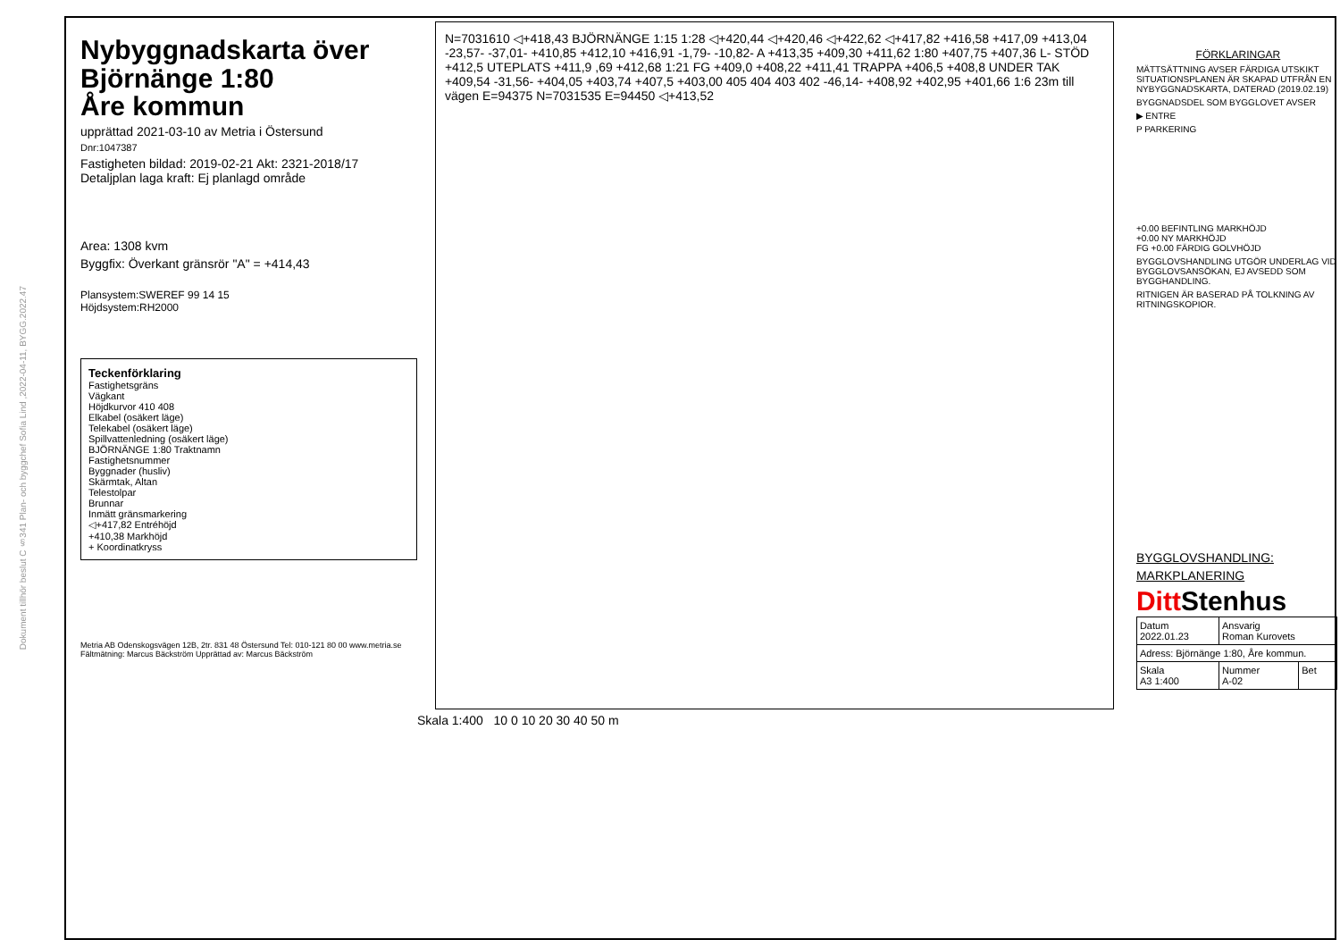Dokument tillhör beslut C §341 Plan- och byggchef Sofia Lind ,2022-04-11, BYGG.2022.47
Nybyggnadskarta över
Björnänge 1:80
Åre kommun
upprättad 2021-03-10 av Metria i Östersund
Dnr:1047387
Fastigheten bildad: 2019-02-21 Akt: 2321-2018/17
Detaljplan laga kraft: Ej planlagd område
Area: 1308 kvm
Byggfix: Överkant gränsrör "A" = +414,43
Plansystem:SWEREF 99 14 15
Höjdsystem:RH2000
Teckenförklaring
Fastighetsgräns
Vägkant
Höjdkurvor 410 408
Elkabel (osäkert läge)
Telekabel (osäkert läge)
Spillvattenledning (osäkert läge)
BJÖRNÄNGE 1:80 Traktnamn
Fastighetsnummer
Byggnader (husliv)
Skärmtak, Altan
Telestolpar
Brunnar
Inmätt gränsmarkering
◁+417,82 Entréhöjd
+410,38 Markhöjd
+ Koordinatkryss
Metria AB Odenskogsvägen 12B, 2tr. 831 48 Östersund Tel: 010-121 80 00 www.metria.se
Fältmätning: Marcus Bäckström Upprättad av: Marcus Bäckström
N=7031610 ◁+418,43 BJÖRNÄNGE 1:15 1:28 ◁+420,44 ◁+420,46 ◁+422,62 ◁+417,82 +416,58 +417,09 +413,04 -23,57- -37,01- +410,85 +412,10 +416,91 -1,79- -10,82- A +413,35 +409,30 +411,62 1:80 +407,75 +407,36 L- STÖD +412,5 UTEPLATS +411,9 ,69 +412,68 1:21 FG +409,0 +408,22 +411,41 TRAPPA +406,5 +408,8 UNDER TAK +409,54 -31,56- +404,05 +403,74 +407,5 +403,00 405 404 403 402 -46,14- +408,92 +402,95 +401,66 1:6 23m till vägen E=94375 N=7031535 E=94450 ◁+413,52
Skala 1:400 10 0 10 20 30 40 50 m
FÖRKLARINGAR
MÄTTSÄTTNING AVSER FÄRDIGA UTSKIKT SITUATIONSPLANEN ÄR SKAPAD UTFRÅN EN NYBYGGNADSKARTA, DATERAD (2019.02.19)
BYGGNADSDEL SOM BYGGLOVET AVSER
▶ ENTRE
P PARKERING
+0.00 BEFINTLING MARKHÖJD
+0.00 NY MARKHÖJD
FG +0.00 FÄRDIG GOLVHÖJD
BYGGLOVSHANDLING UTGÖR UNDERLAG VID BYGGLOVSANSÖKAN, EJ AVSEDD SOM BYGGHANDLING.
RITNIGEN ÄR BASERAD PÅ TOLKNING AV RITNINGSKOPIOR.
BYGGLOVSHANDLING:
MARKPLANERING
DittStenhus
| Datum 2022.01.23 | Ansvarig Roman Kurovets | |
| Adress: Björnänge 1:80, Åre kommun. | | |
| Skala A3 1:400 | Nummer A-02 | Bet |